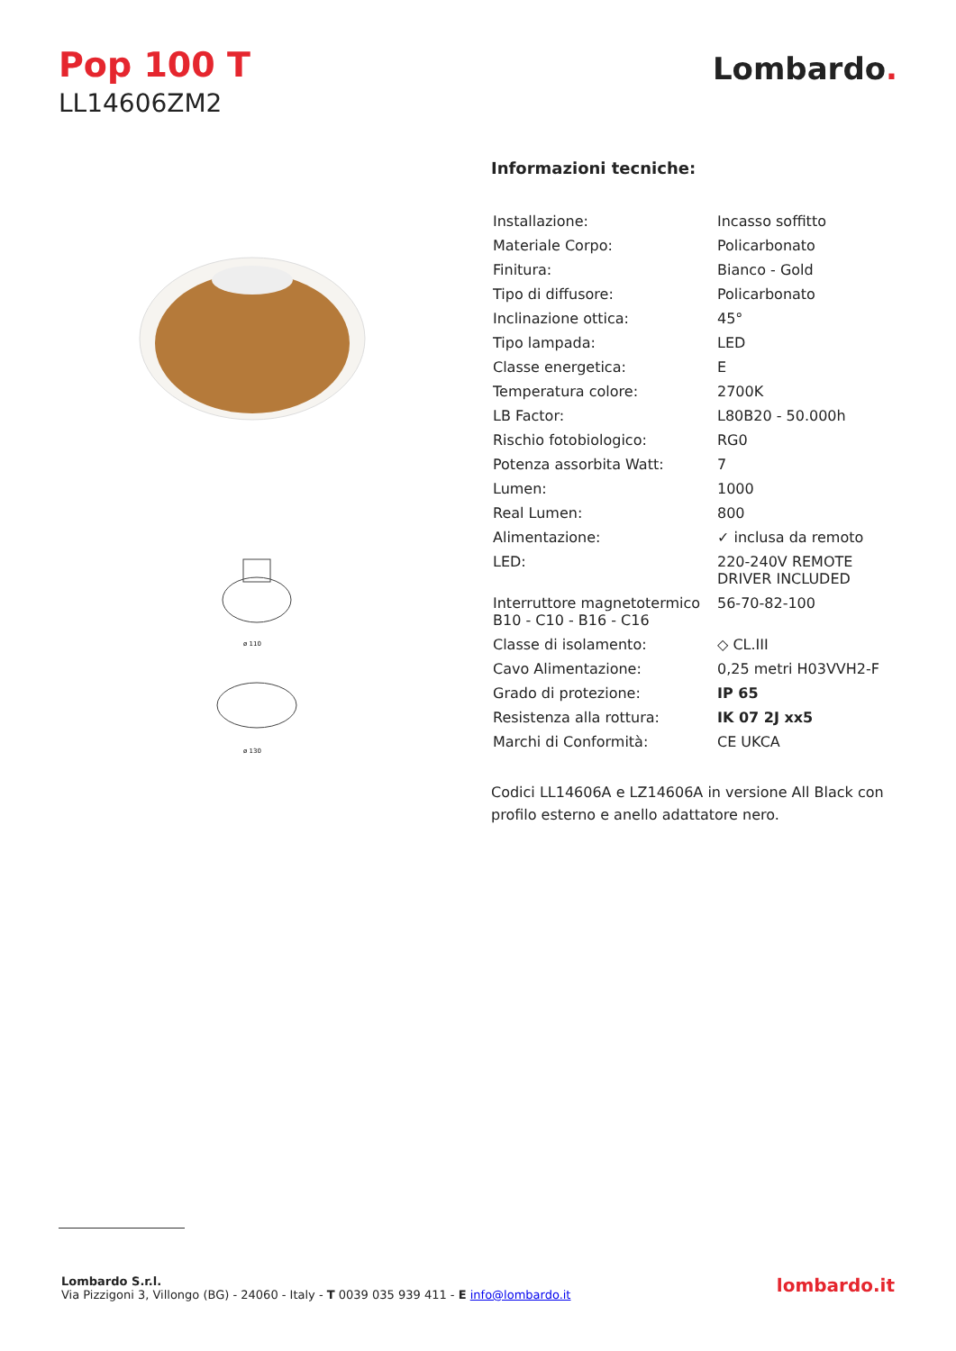Pop 100 T
LL14606ZM2
Lombardo.
ø 110
ø 130
Informazioni tecniche:
| Installazione: | Incasso soffitto |
| Materiale Corpo: | Policarbonato |
| Finitura: | Bianco - Gold |
| Tipo di diffusore: | Policarbonato |
| Inclinazione ottica: | 45° |
| Tipo lampada: | LED |
| Classe energetica: | E |
| Temperatura colore: | 2700K |
| LB Factor: | L80B20 - 50.000h |
| Rischio fotobiologico: | RG0 |
| Potenza assorbita Watt: | 7 |
| Lumen: | 1000 |
| Real Lumen: | 800 |
| Alimentazione: | ✓ inclusa da remoto |
| LED: | 220-240V REMOTE DRIVER INCLUDED |
| Interruttore magnetotermico B10 - C10 - B16 - C16 | 56-70-82-100 |
| Classe di isolamento: | ◇ CL.III |
| Cavo Alimentazione: | 0,25 metri H03VVH2-F |
| Grado di protezione: | IP 65 |
| Resistenza alla rottura: | IK 07 2J xx5 |
| Marchi di Conformità: | CE UKCA |
Codici LL14606A e LZ14606A in versione All Black con profilo esterno e anello adattatore nero.
Lombardo S.r.l.
Via Pizzigoni 3, Villongo (BG) - 24060 - Italy - T 0039 035 939 411 - E info@lombardo.it
lombardo.it